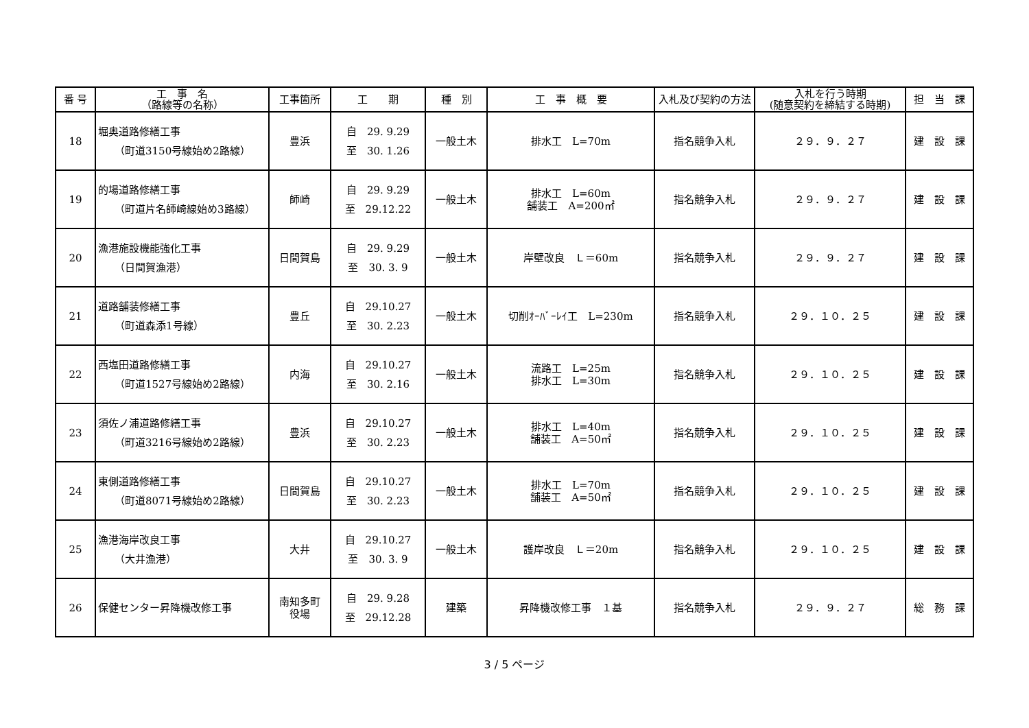| 番 号 | 工 事 名 （路線等の名称） | 工事箇所 | 工 期 | 種 別 | 工 事 概 要 | 入札及び契約の方法 | 入札を行う時期 (随意契約を締結する時期) | 担 当 課 |
| --- | --- | --- | --- | --- | --- | --- | --- | --- |
| 18 | 堀奥道路修繕工事 （町道3150号線始め2路線） | 豊浜 | 自 29. 9.29 至 30. 1.26 | 一般土木 | 排水工 L=70m | 指名競争入札 | ２９．９．２７ | 建 設 課 |
| 19 | 的場道路修繕工事 （町道片名師崎線始め3路線） | 師崎 | 自 29. 9.29 至 29.12.22 | 一般土木 | 排水工 L=60m 舗装工 A=200㎡ | 指名競争入札 | ２９．９．２７ | 建 設 課 |
| 20 | 漁港施設機能強化工事 （日間賀漁港） | 日間賀島 | 自 29. 9.29 至 30. 3. 9 | 一般土木 | 岸壁改良 Ｌ＝60m | 指名競争入札 | ２９．９．２７ | 建 設 課 |
| 21 | 道路舗装修繕工事 （町道森添1号線） | 豊丘 | 自 29.10.27 至 30. 2.23 | 一般土木 | 切削ｵｰﾊﾞｰﾚｲ工 L=230m | 指名競争入札 | ２９．１０．２５ | 建 設 課 |
| 22 | 西塩田道路修繕工事 （町道1527号線始め2路線） | 内海 | 自 29.10.27 至 30. 2.16 | 一般土木 | 流路工 L=25m 排水工 L=30m | 指名競争入札 | ２９．１０．２５ | 建 設 課 |
| 23 | 須佐ノ浦道路修繕工事 （町道3216号線始め2路線） | 豊浜 | 自 29.10.27 至 30. 2.23 | 一般土木 | 排水工 L=40m 舗装工 A=50㎡ | 指名競争入札 | ２９．１０．２５ | 建 設 課 |
| 24 | 東側道路修繕工事 （町道8071号線始め2路線） | 日間賀島 | 自 29.10.27 至 30. 2.23 | 一般土木 | 排水工 L=70m 舗装工 A=50㎡ | 指名競争入札 | ２９．１０．２５ | 建 設 課 |
| 25 | 漁港海岸改良工事 （大井漁港） | 大井 | 自 29.10.27 至 30. 3. 9 | 一般土木 | 護岸改良 Ｌ＝20m | 指名競争入札 | ２９．１０．２５ | 建 設 課 |
| 26 | 保健センター昇降機改修工事 | 南知多町 役場 | 自 29. 9.28 至 29.12.28 | 建築 | 昇降機改修工事 １基 | 指名競争入札 | ２９．９．２７ | 総 務 課 |
3 / 5 ページ